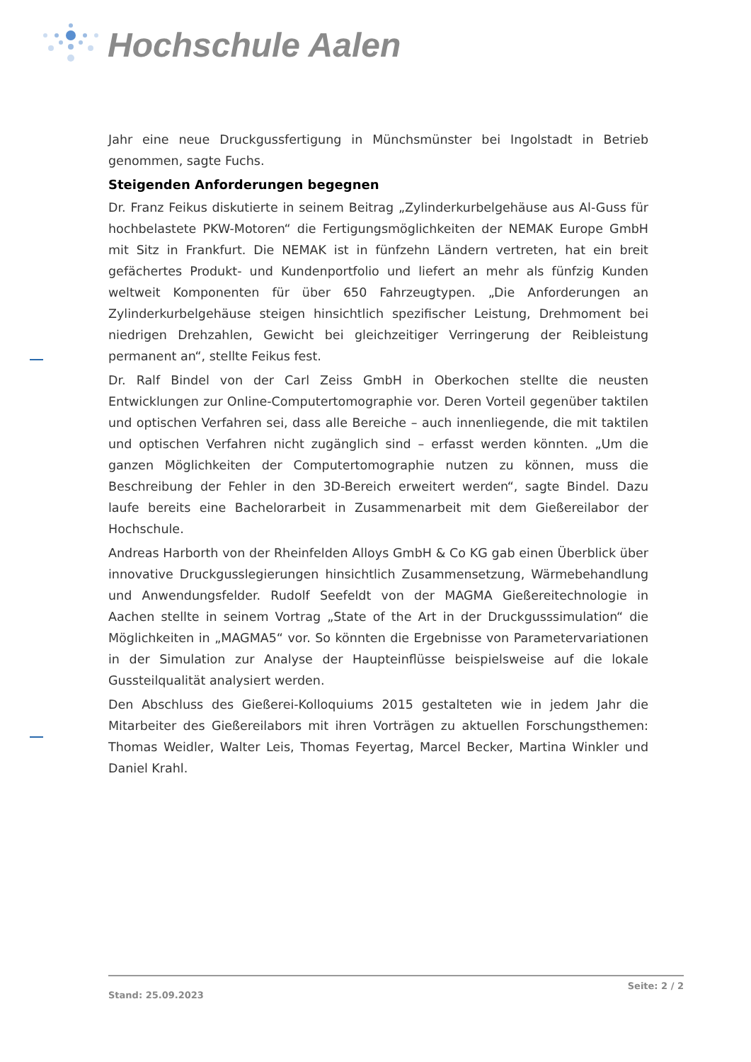Hochschule Aalen
Jahr eine neue Druckgussfertigung in Münchsmünster bei Ingolstadt in Betrieb genommen, sagte Fuchs.
Steigenden Anforderungen begegnen
Dr. Franz Feikus diskutierte in seinem Beitrag „Zylinderkurbelgehäuse aus Al-Guss für hochbelastete PKW-Motoren“ die Fertigungsmöglichkeiten der NEMAK Europe GmbH mit Sitz in Frankfurt. Die NEMAK ist in fünfzehn Ländern vertreten, hat ein breit gefächertes Produkt- und Kundenportfolio und liefert an mehr als fünfzig Kunden weltweit Komponenten für über 650 Fahrzeugtypen. „Die Anforderungen an Zylinderkurbelgehäuse steigen hinsichtlich spezifischer Leistung, Drehmoment bei niedrigen Drehzahlen, Gewicht bei gleichzeitiger Verringerung der Reibleistung permanent an“, stellte Feikus fest.
Dr. Ralf Bindel von der Carl Zeiss GmbH in Oberkochen stellte die neusten Entwicklungen zur Online-Computertomographie vor. Deren Vorteil gegenüber taktilen und optischen Verfahren sei, dass alle Bereiche – auch innenliegende, die mit taktilen und optischen Verfahren nicht zugänglich sind – erfasst werden könnten. „Um die ganzen Möglichkeiten der Computertomographie nutzen zu können, muss die Beschreibung der Fehler in den 3D-Bereich erweitert werden“, sagte Bindel. Dazu laufe bereits eine Bachelorarbeit in Zusammenarbeit mit dem Gießereilabor der Hochschule.
Andreas Harborth von der Rheinfelden Alloys GmbH & Co KG gab einen Überblick über innovative Druckgusslegierungen hinsichtlich Zusammensetzung, Wärmebehandlung und Anwendungsfelder. Rudolf Seefeldt von der MAGMA Gießereitechnologie in Aachen stellte in seinem Vortrag „State of the Art in der Druckgusssimulation“ die Möglichkeiten in „MAGMA5“ vor. So könnten die Ergebnisse von Parametervariationen in der Simulation zur Analyse der Haupteinflüsse beispielsweise auf die lokale Gussteilqualität analysiert werden.
Den Abschluss des Gießerei-Kolloquiums 2015 gestalteten wie in jedem Jahr die Mitarbeiter des Gießereilabors mit ihren Vorträgen zu aktuellen Forschungsthemen: Thomas Weidler, Walter Leis, Thomas Feyertag, Marcel Becker, Martina Winkler und Daniel Krahl.
Seite: 2 / 2
Stand: 25.09.2023